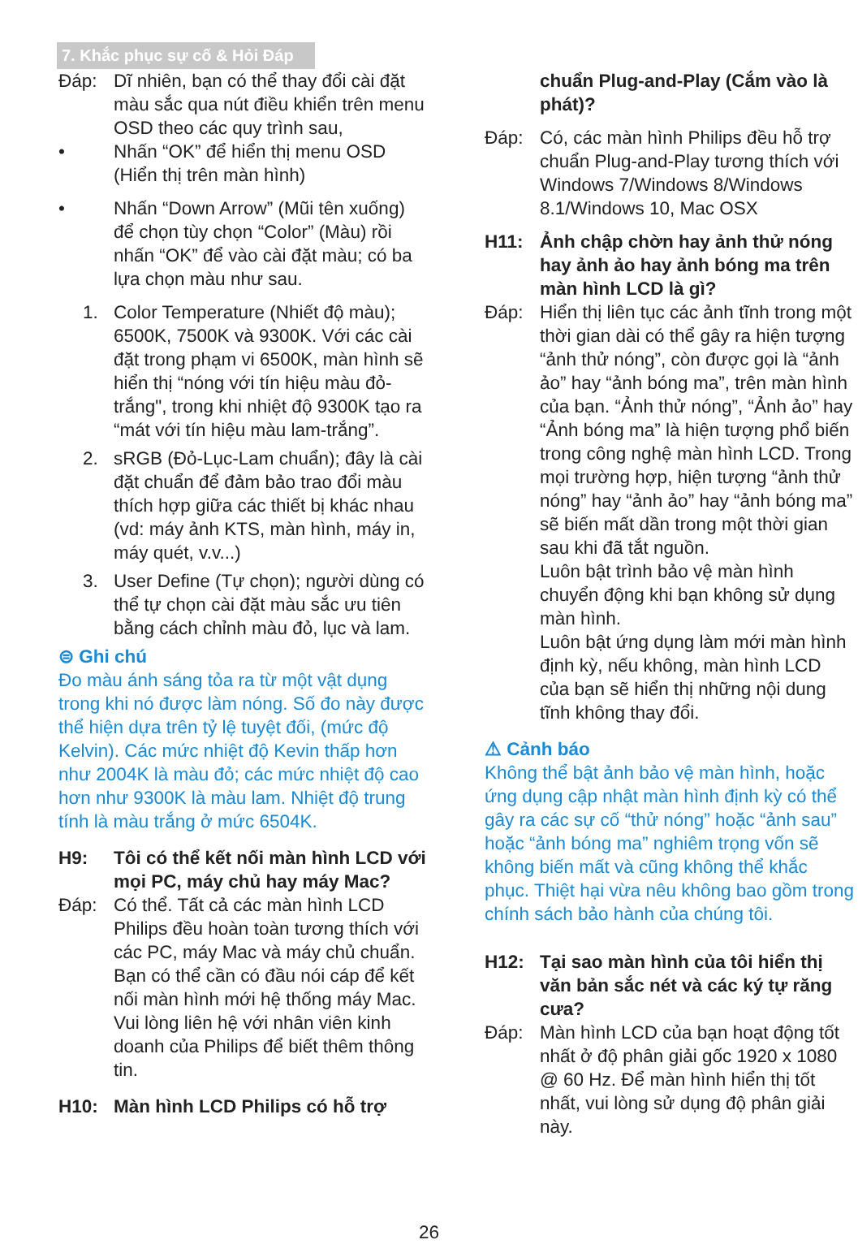7. Khắc phục sự cố & Hỏi Đáp
Đáp: Dĩ nhiên, bạn có thể thay đổi cài đặt màu sắc qua nút điều khiển trên menu OSD theo các quy trình sau,
• Nhấn “OK” để hiển thị menu OSD (Hiển thị trên màn hình)
• Nhấn “Down Arrow” (Mũi tên xuống) để chọn tùy chọn “Color” (Màu) rồi nhấn “OK” để vào cài đặt màu; có ba lựa chọn màu như sau.
1. Color Temperature (Nhiết độ màu); 6500K, 7500K và 9300K. Với các cài đặt trong phạm vi 6500K, màn hình sẽ hiển thị “nóng với tín hiệu màu đỏ-trắng", trong khi nhiệt độ 9300K tạo ra “mát với tín hiệu màu lam-trắng”.
2. sRGB (Đỏ-Lục-Lam chuẩn); đây là cài đặt chuẩn để đảm bảo trao đổi màu thích hợp giữa các thiết bị khác nhau (vd: máy ảnh KTS, màn hình, máy in, máy quét, v.v...)
3. User Define (Tự chọn); người dùng có thể tự chọn cài đặt màu sắc ưu tiên bằng cách chỉnh màu đỏ, lục và lam.
⊜ Ghi chú
Đo màu ánh sáng tỏa ra từ một vật dụng trong khi nó được làm nóng. Số đo này được thể hiện dựa trên tỷ lệ tuyệt đối, (mức độ Kelvin). Các mức nhiệt độ Kevin thấp hơn như 2004K là màu đỏ; các mức nhiệt độ cao hơn như 9300K là màu lam. Nhiệt độ trung tính là màu trắng ở mức 6504K.
H9: Tôi có thể kết nối màn hình LCD với mọi PC, máy chủ hay máy Mac?
Đáp: Có thể. Tất cả các màn hình LCD Philips đều hoàn toàn tương thích với các PC, máy Mac và máy chủ chuẩn. Bạn có thể cần có đầu nói cáp để kết nối màn hình mới hệ thống máy Mac. Vui lòng liên hệ với nhân viên kinh doanh của Philips để biết thêm thông tin.
H10: Màn hình LCD Philips có hỗ trợ
chuẩn Plug-and-Play (Cắm vào là phát)?
Đáp: Có, các màn hình Philips đều hỗ trợ chuẩn Plug-and-Play tương thích với Windows 7/Windows 8/Windows 8.1/Windows 10, Mac OSX
H11: Ảnh chập chờn hay ảnh thử nóng hay ảnh ảo hay ảnh bóng ma trên màn hình LCD là gì?
Đáp: Hiển thị liên tục các ảnh tĩnh trong một thời gian dài có thể gây ra hiện tượng “ảnh thử nóng”, còn được gọi là “ảnh ảo” hay “ảnh bóng ma”, trên màn hình của bạn. “Ảnh thử nóng”, “Ảnh ảo” hay “Ảnh bóng ma” là hiện tượng phổ biến trong công nghệ màn hình LCD. Trong mọi trường hợp, hiện tượng “ảnh thử nóng” hay “ảnh ảo” hay “ảnh bóng ma” sẽ biến mất dần trong một thời gian sau khi đã tắt nguồn.
Luôn bật trình bảo vệ màn hình chuyển động khi bạn không sử dụng màn hình.
Luôn bật ứng dụng làm mới màn hình định kỳ, nếu không, màn hình LCD của bạn sẽ hiển thị những nội dung tĩnh không thay đổi.
⚠ Cảnh báo
Không thể bật ảnh bảo vệ màn hình, hoặc ứng dụng cập nhật màn hình định kỳ có thể gây ra các sự cố “thử nóng” hoặc “ảnh sau” hoặc “ảnh bóng ma” nghiêm trọng vốn sẽ không biến mất và cũng không thể khắc phục. Thiệt hại vừa nêu không bao gồm trong chính sách bảo hành của chúng tôi.
H12: Tại sao màn hình của tôi hiển thị văn bản sắc nét và các ký tự răng cưa?
Đáp: Màn hình LCD của bạn hoạt động tốt nhất ở độ phân giải gốc 1920 x 1080 @ 60 Hz. Để màn hình hiển thị tốt nhất, vui lòng sử dụng độ phân giải này.
26